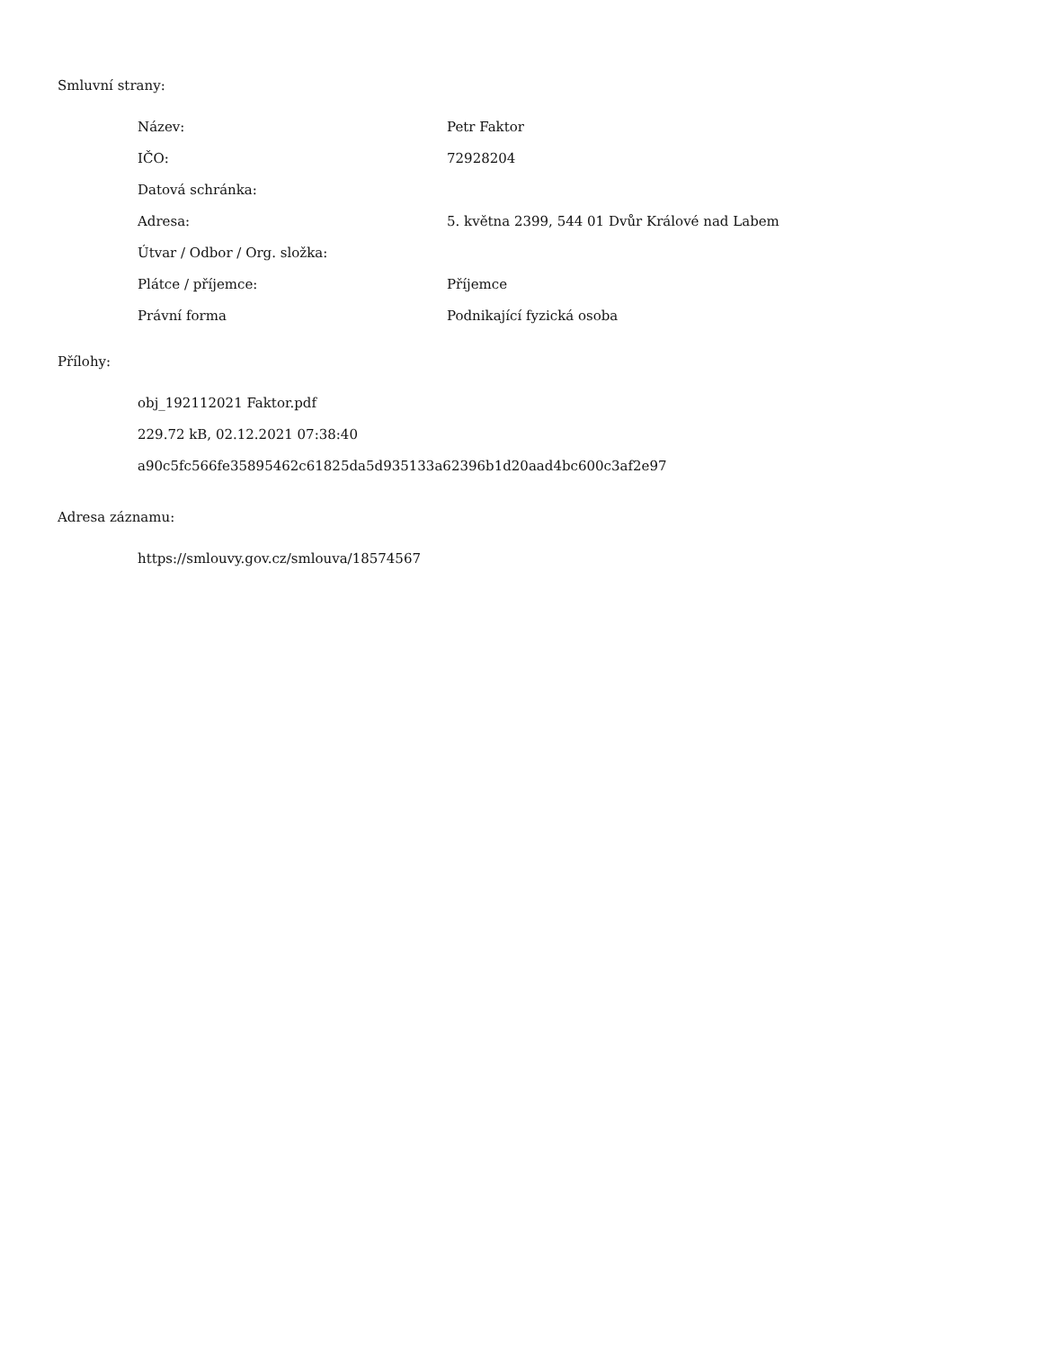Smluvní strany:
| Název: | Petr Faktor |
| IČO: | 72928204 |
| Datová schránka: | |
| Adresa: | 5. května 2399, 544 01 Dvůr Králové nad Labem |
| Útvar / Odbor / Org. složka: | |
| Plátce / příjemce: | Příjemce |
| Právní forma | Podnikající fyzická osoba |
Přílohy:
obj_192112021 Faktor.pdf
229.72 kB, 02.12.2021 07:38:40
a90c5fc566fe35895462c61825da5d935133a62396b1d20aad4bc600c3af2e97
Adresa záznamu:
https://smlouvy.gov.cz/smlouva/18574567